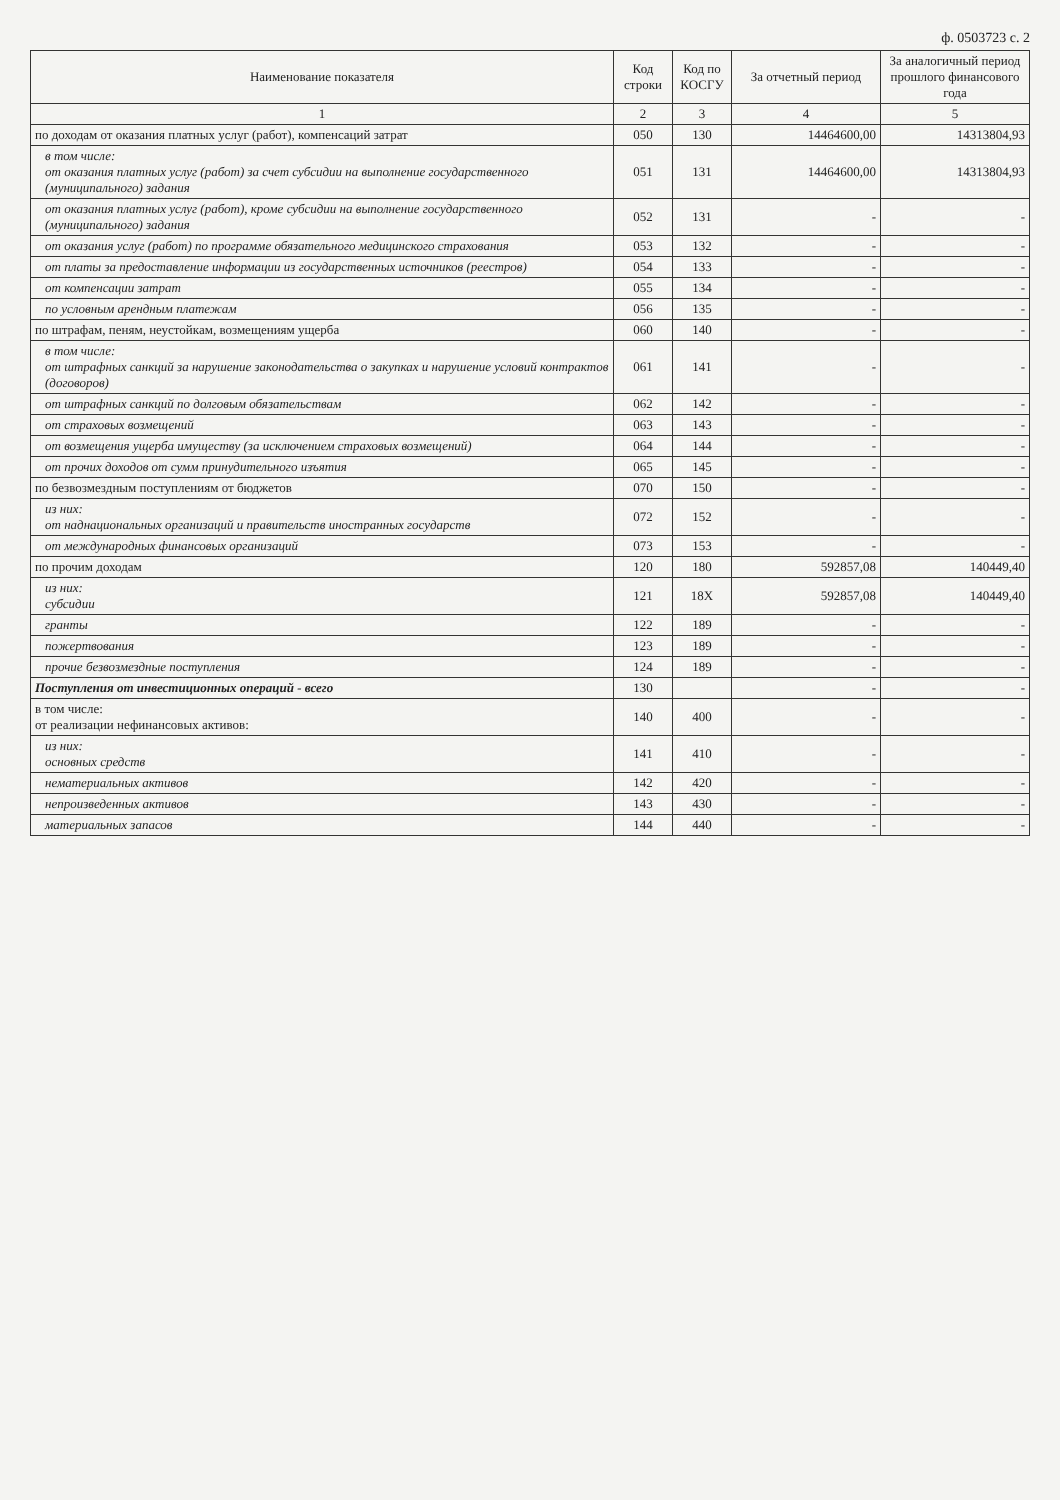ф. 0503723 с. 2
| Наименование показателя | Код строки | Код по КОСГУ | За отчетный период | За аналогичный период прошлого финансового года |
| --- | --- | --- | --- | --- |
| 1 | 2 | 3 | 4 | 5 |
| по доходам от оказания платных услуг (работ), компенсаций затрат | 050 | 130 | 14464600,00 | 14313804,93 |
| в том числе: от оказания платных услуг (работ) за счет субсидии на выполнение государственного (муниципального) задания | 051 | 131 | 14464600,00 | 14313804,93 |
| от оказания платных услуг (работ), кроме субсидии на выполнение государственного (муниципального) задания | 052 | 131 | - | - |
| от оказания услуг (работ) по программе обязательного медицинского страхования | 053 | 132 | - | - |
| от платы за предоставление информации из государственных источников (реестров) | 054 | 133 | - | - |
| от компенсации затрат | 055 | 134 | - | - |
| по условным арендным платежам | 056 | 135 | - | - |
| по штрафам, пеням, неустойкам, возмещениям ущерба | 060 | 140 | - | - |
| в том числе: от штрафных санкций за нарушение законодательства о закупках и нарушение условий контрактов (договоров) | 061 | 141 | - | - |
| от штрафных санкций по долговым обязательствам | 062 | 142 | - | - |
| от страховых возмещений | 063 | 143 | - | - |
| от возмещения ущерба имуществу (за исключением страховых возмещений) | 064 | 144 | - | - |
| от прочих доходов от сумм принудительного изъятия | 065 | 145 | - | - |
| по безвозмездным поступлениям от бюджетов | 070 | 150 | - | - |
| из них: от наднациональных организаций и правительств иностранных государств | 072 | 152 | - | - |
| от международных финансовых организаций | 073 | 153 | - | - |
| по прочим доходам | 120 | 180 | 592857,08 | 140449,40 |
| из них: субсидии | 121 | 18X | 592857,08 | 140449,40 |
| гранты | 122 | 189 | - | - |
| пожертвования | 123 | 189 | - | - |
| прочие безвозмездные поступления | 124 | 189 | - | - |
| Поступления от инвестиционных операций - всего | 130 | | - | - |
| в том числе: от реализации нефинансовых активов: | 140 | 400 | - | - |
| из них: основных средств | 141 | 410 | - | - |
| нематериальных активов | 142 | 420 | - | - |
| непроизведенных активов | 143 | 430 | - | - |
| материальных запасов | 144 | 440 | - | - |